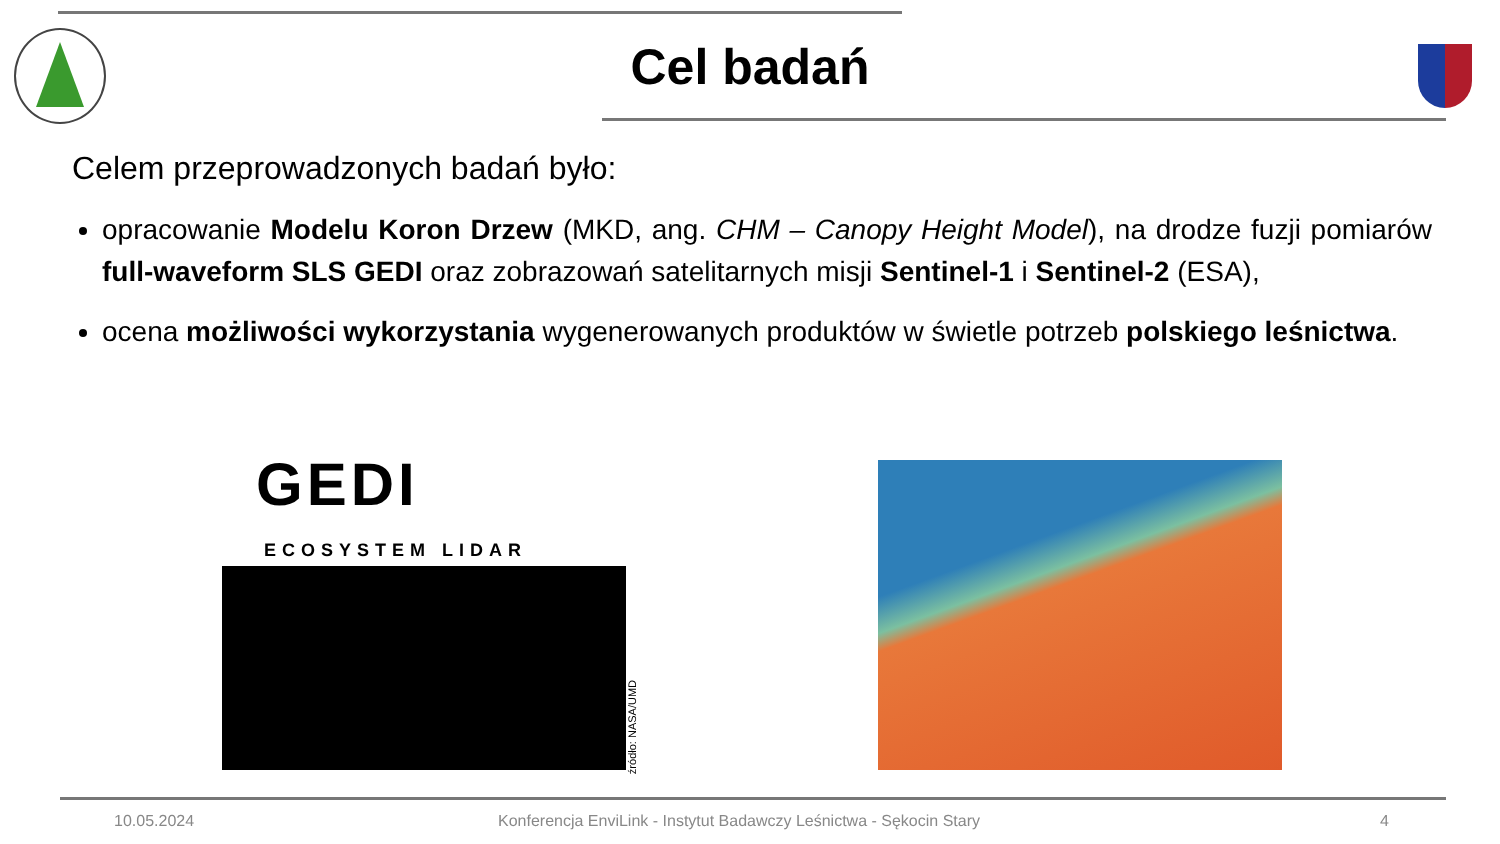Cel badań
Celem przeprowadzonych badań było:
opracowanie Modelu Koron Drzew (MKD, ang. CHM – Canopy Height Model), na drodze fuzji pomiarów full-waveform SLS GEDI oraz zobrazowań satelitarnych misji Sentinel-1 i Sentinel-2 (ESA),
ocena możliwości wykorzystania wygenerowanych produktów w świetle potrzeb polskiego leśnictwa.
GEDI
ECOSYSTEM LIDAR
źródło: NASA/UMD
10.05.2024
Konferencja EnviLink - Instytut Badawczy Leśnictwa - Sękocin Stary
4